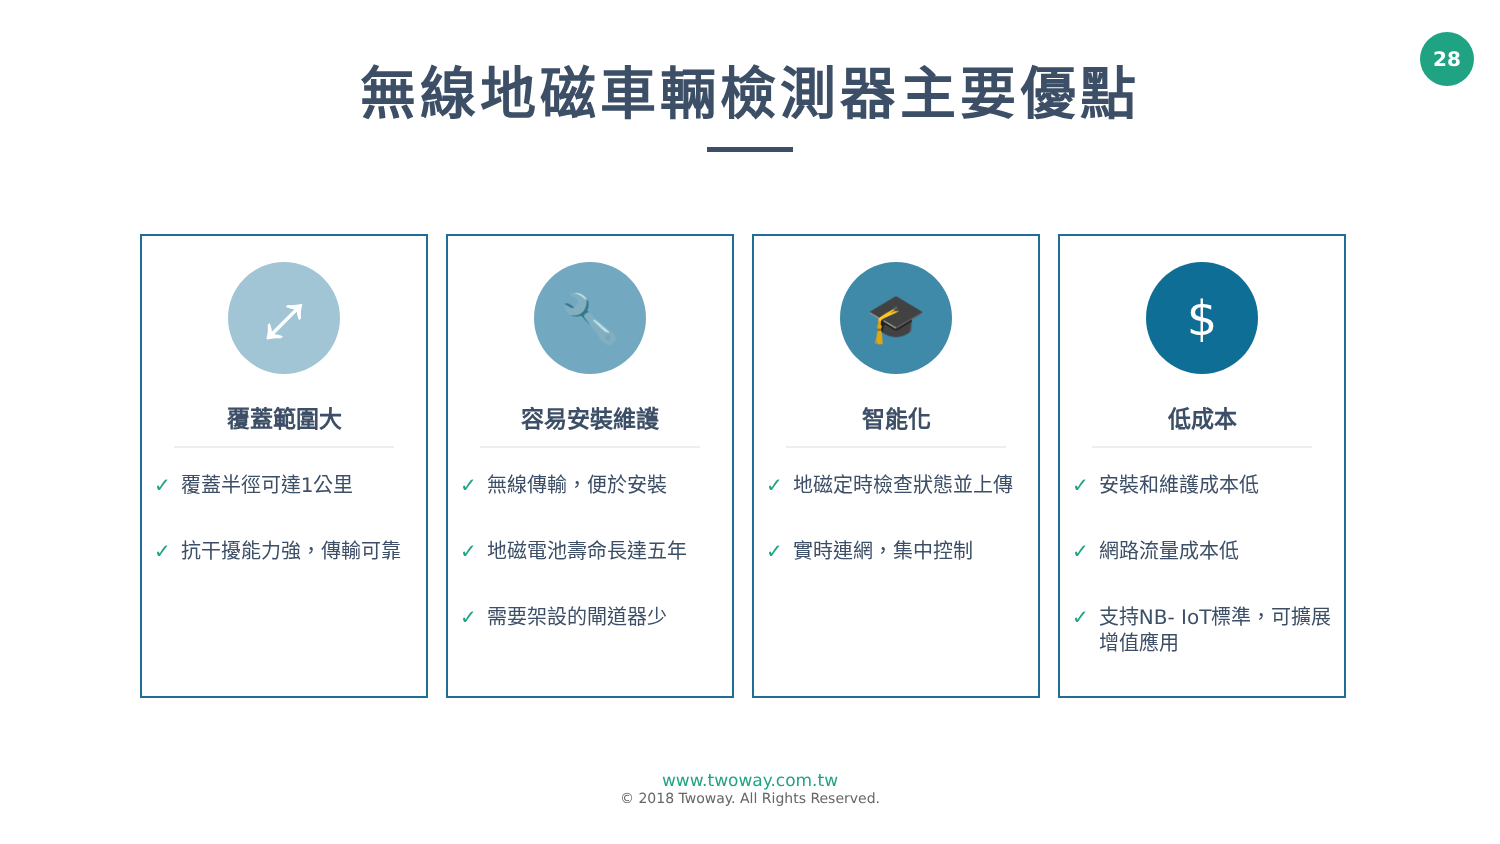28
無線地磁車輛檢測器主要優點
⤢
覆蓋範圍大
✓ 覆蓋半徑可達1公里
✓ 抗干擾能力強，傳輸可靠
🔧
容易安裝維護
✓ 無線傳輸，便於安裝
✓ 地磁電池壽命長達五年
✓ 需要架設的閘道器少
🎓
智能化
✓ 地磁定時檢查狀態並上傳
✓ 實時連網，集中控制
$
低成本
✓ 安裝和維護成本低
✓ 網路流量成本低
✓ 支持NB- IoT標準，可擴展增值應用
www.twoway.com.tw
© 2018 Twoway. All Rights Reserved.